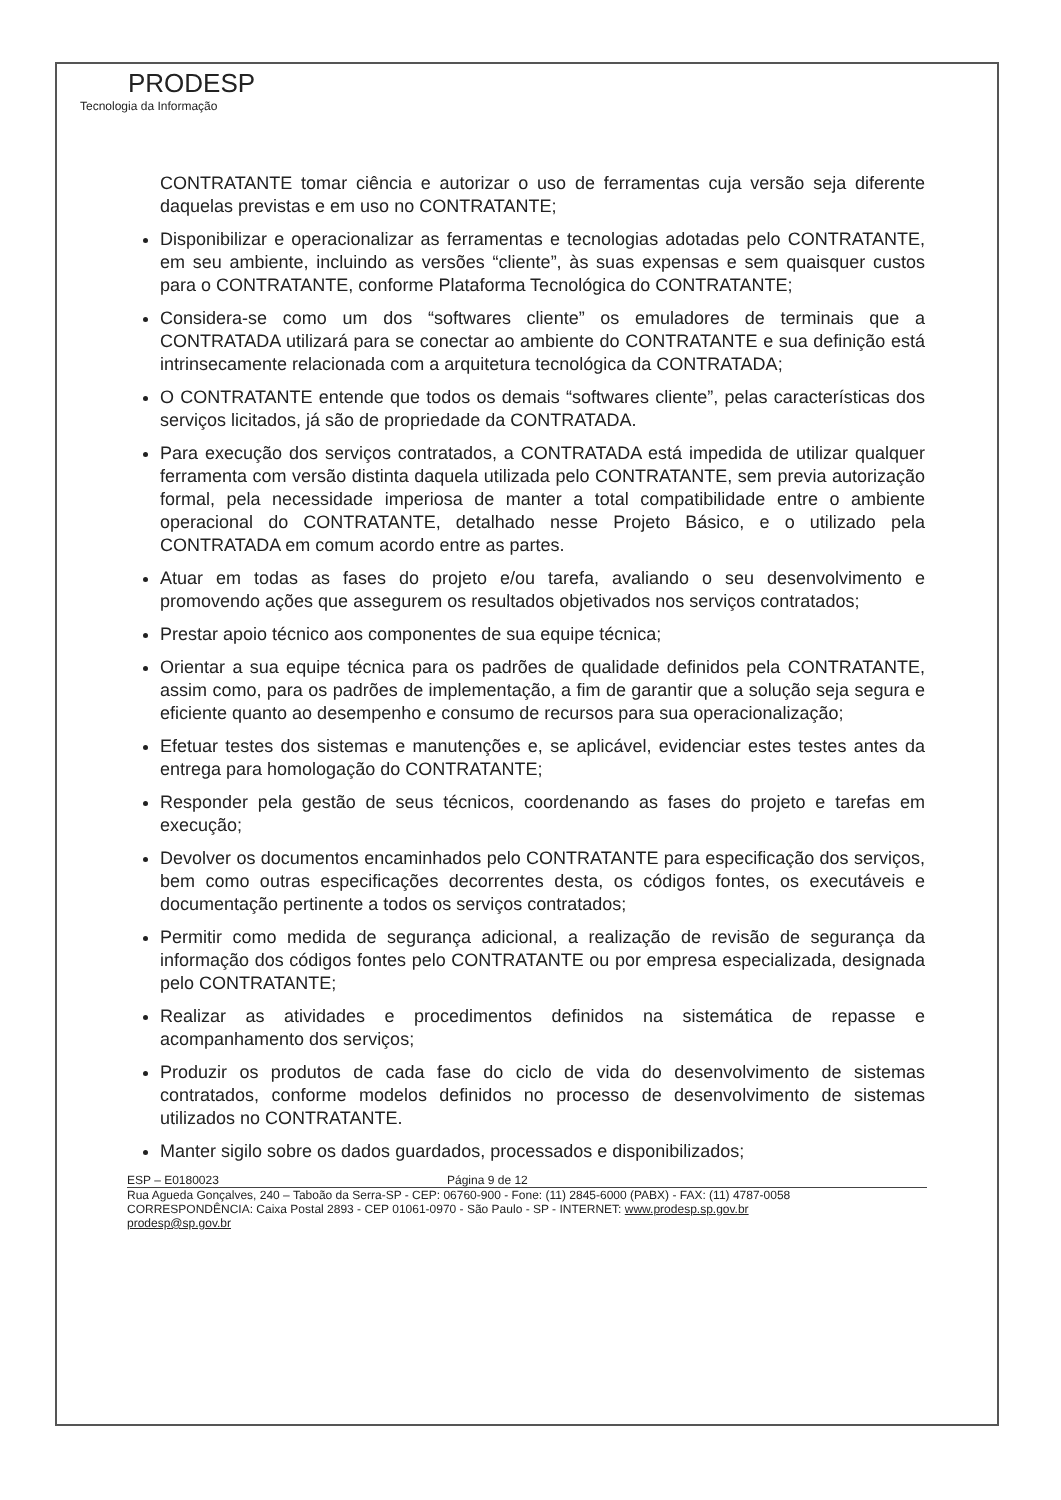PRODESP
Tecnologia da Informação
CONTRATANTE tomar ciência e autorizar o uso de ferramentas cuja versão seja diferente daquelas previstas e em uso no CONTRATANTE;
Disponibilizar e operacionalizar as ferramentas e tecnologias adotadas pelo CONTRATANTE, em seu ambiente, incluindo as versões “cliente”, às suas expensas e sem quaisquer custos para o CONTRATANTE, conforme Plataforma Tecnológica do CONTRATANTE;
Considera-se como um dos “softwares cliente” os emuladores de terminais que a CONTRATADA utilizará para se conectar ao ambiente do CONTRATANTE e sua definição está intrinsecamente relacionada com a arquitetura tecnológica da CONTRATADA;
O CONTRATANTE entende que todos os demais “softwares cliente”, pelas características dos serviços licitados, já são de propriedade da CONTRATADA.
Para execução dos serviços contratados, a CONTRATADA está impedida de utilizar qualquer ferramenta com versão distinta daquela utilizada pelo CONTRATANTE, sem previa autorização formal, pela necessidade imperiosa de manter a total compatibilidade entre o ambiente operacional do CONTRATANTE, detalhado nesse Projeto Básico, e o utilizado pela CONTRATADA em comum acordo entre as partes.
Atuar em todas as fases do projeto e/ou tarefa, avaliando o seu desenvolvimento e promovendo ações que assegurem os resultados objetivados nos serviços contratados;
Prestar apoio técnico aos componentes de sua equipe técnica;
Orientar a sua equipe técnica para os padrões de qualidade definidos pela CONTRATANTE, assim como, para os padrões de implementação, a fim de garantir que a solução seja segura e eficiente quanto ao desempenho e consumo de recursos para sua operacionalização;
Efetuar testes dos sistemas e manutenções e, se aplicável, evidenciar estes testes antes da entrega para homologação do CONTRATANTE;
Responder pela gestão de seus técnicos, coordenando as fases do projeto e tarefas em execução;
Devolver os documentos encaminhados pelo CONTRATANTE para especificação dos serviços, bem como outras especificações decorrentes desta, os códigos fontes, os executáveis e documentação pertinente a todos os serviços contratados;
Permitir como medida de segurança adicional, a realização de revisão de segurança da informação dos códigos fontes pelo CONTRATANTE ou por empresa especializada, designada pelo CONTRATANTE;
Realizar as atividades e procedimentos definidos na sistemática de repasse e acompanhamento dos serviços;
Produzir os produtos de cada fase do ciclo de vida do desenvolvimento de sistemas contratados, conforme modelos definidos no processo de desenvolvimento de sistemas utilizados no CONTRATANTE.
Manter sigilo sobre os dados guardados, processados e disponibilizados;
ESP – E0180023 Página 9 de 12
Rua Agueda Gonçalves, 240 – Taboão da Serra-SP - CEP: 06760-900 - Fone: (11) 2845-6000 (PABX) - FAX: (11) 4787-0058
CORRESPONDÊNCIA: Caixa Postal 2893 - CEP 01061-0970 - São Paulo - SP - INTERNET: www.prodesp.sp.gov.br
prodesp@sp.gov.br